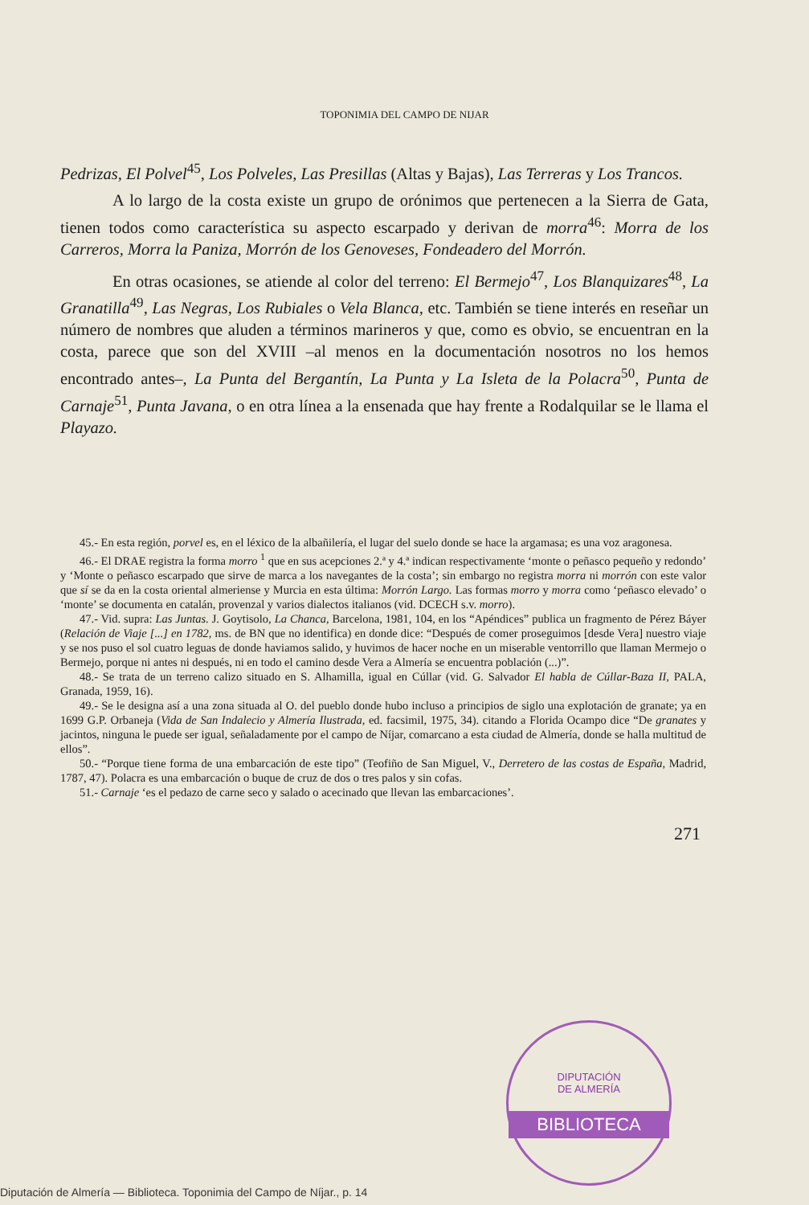TOPONIMIA DEL CAMPO DE NIJAR
Pedrizas, El Polvel<sup>45</sup>, Los Polveles, Las Presillas (Altas y Bajas), Las Terreras y Los Trancos.
A lo largo de la costa existe un grupo de orónimos que pertenecen a la Sierra de Gata, tienen todos como característica su aspecto escarpado y derivan de morra<sup>46</sup>: Morra de los Carreros, Morra la Paniza, Morrón de los Genoveses, Fondeadero del Morrón.
En otras ocasiones, se atiende al color del terreno: El Bermejo<sup>47</sup>, Los Blanquizares<sup>48</sup>, La Granatilla<sup>49</sup>, Las Negras, Los Rubiales o Vela Blanca, etc. También se tiene interés en reseñar un número de nombres que aluden a términos marineros y que, como es obvio, se encuentran en la costa, parece que son del XVIII –al menos en la documentación nosotros no los hemos encontrado antes–, La Punta del Bergantín, La Punta y La Isleta de la Polacra<sup>50</sup>, Punta de Carnaje<sup>51</sup>, Punta Javana, o en otra línea a la ensenada que hay frente a Rodalquilar se le llama el Playazo.
45.- En esta región, porvel es, en el léxico de la albañilería, el lugar del suelo donde se hace la argamasa; es una voz aragonesa.
46.- El DRAE registra la forma morro <sup>1</sup> que en sus acepciones 2.ª y 4.ª indican respectivamente ‘monte o peñasco pequeño y redondo’ y ‘Monte o peñasco escarpado que sirve de marca a los navegantes de la costa’; sin embargo no registra morra ni morrón con este valor que sí se da en la costa oriental almeriense y Murcia en esta última: Morrón Largo. Las formas morro y morra como ‘peñasco elevado’ o ‘monte’ se documenta en catalán, provenzal y varios dialectos italianos (vid. DCECH s.v. morro).
47.- Vid. supra: Las Juntas. J. Goytisolo, La Chanca, Barcelona, 1981, 104, en los “Apéndices” publica un fragmento de Pérez Báyer (Relación de Viaje [...] en 1782, ms. de BN que no identifica) en donde dice: “Después de comer proseguimos [desde Vera] nuestro viaje y se nos puso el sol cuatro leguas de donde haviamos salido, y huvimos de hacer noche en un miserable ventorrillo que llaman Mermejo o Bermejo, porque ni antes ni después, ni en todo el camino desde Vera a Almería se encuentra población (...)”.
48.- Se trata de un terreno calizo situado en S. Alhamilla, igual en Cúllar (vid. G. Salvador El habla de Cúllar-Baza II, PALA, Granada, 1959, 16).
49.- Se le designa así a una zona situada al O. del pueblo donde hubo incluso a principios de siglo una explotación de granate; ya en 1699 G.P. Orbaneja (Vida de San Indalecio y Almería Ilustrada, ed. facsimil, 1975, 34). citando a Florida Ocampo dice “De granates y jacintos, ninguna le puede ser igual, señaladamente por el campo de Níjar, comarcano a esta ciudad de Almería, donde se halla multitud de ellos”.
50.- “Porque tiene forma de una embarcación de este tipo” (Teofiño de San Miguel, V., Derretero de las costas de España, Madrid, 1787, 47). Polacra es una embarcación o buque de cruz de dos o tres palos y sin cofas.
51.- Carnaje ‘es el pedazo de carne seco y salado o acecinado que llevan las embarcaciones’.
271
DIPUTACIÓN
DE ALMERÍA
BIBLIOTECA
Diputación de Almería — Biblioteca. Toponimia del Campo de Níjar., p. 14